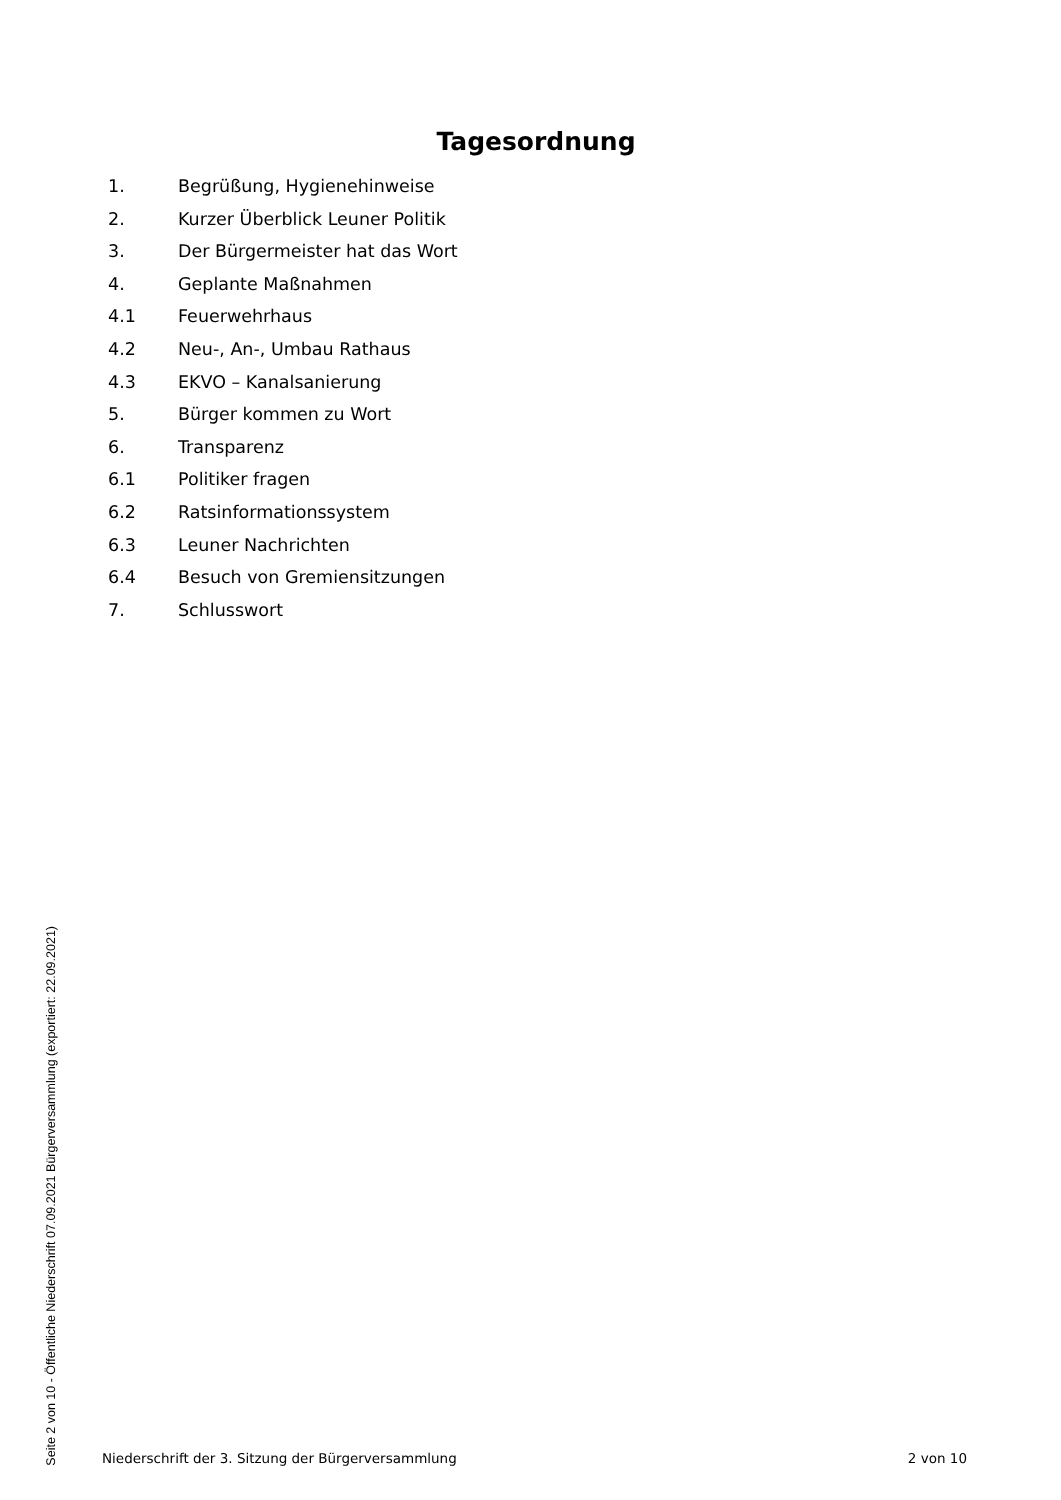Tagesordnung
1. Begrüßung, Hygienehinweise
2. Kurzer Überblick Leuner Politik
3. Der Bürgermeister hat das Wort
4. Geplante Maßnahmen
4.1 Feuerwehrhaus
4.2 Neu-, An-, Umbau Rathaus
4.3 EKVO – Kanalsanierung
5. Bürger kommen zu Wort
6. Transparenz
6.1 Politiker fragen
6.2 Ratsinformationssystem
6.3 Leuner Nachrichten
6.4 Besuch von Gremiensitzungen
7. Schlusswort
Niederschrift der 3. Sitzung der Bürgerversammlung 2 von 10
Seite 2 von 10 - Öffentliche Niederschrift 07.09.2021 Bürgerversammlung (exportiert: 22.09.2021)